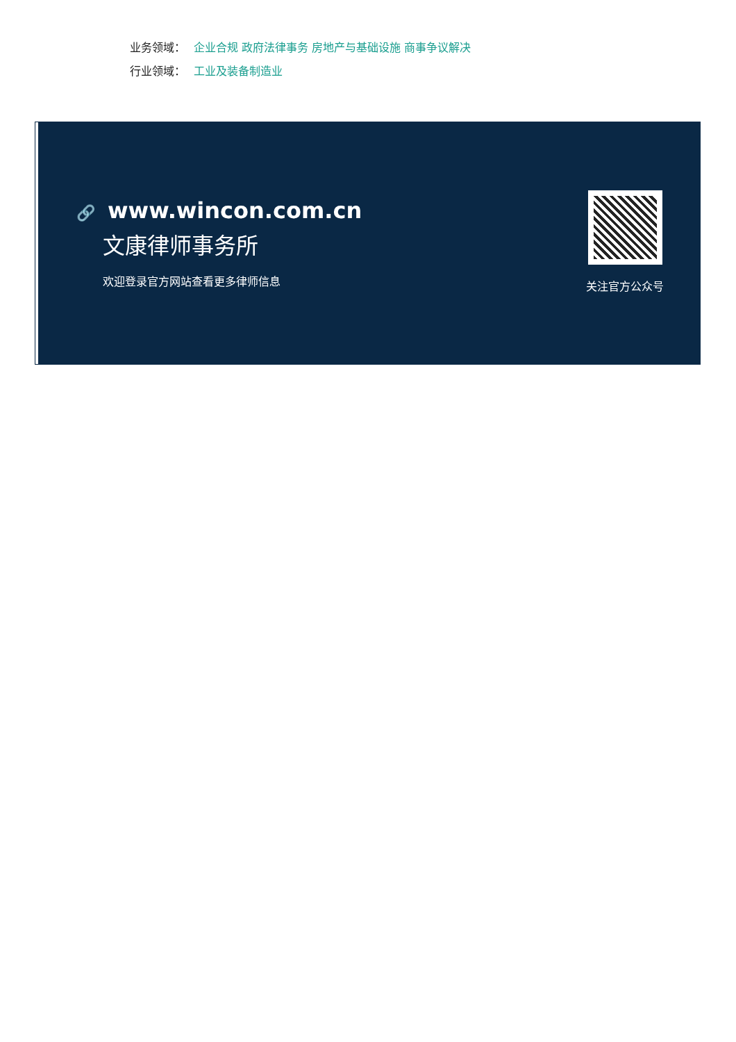业务领域： 企业合规 政府法律事务 房地产与基础设施 商事争议解决
行业领域： 工业及装备制造业
🔗 www.wincon.com.cn
文康律师事务所
欢迎登录官方网站查看更多律师信息
关注官方公众号